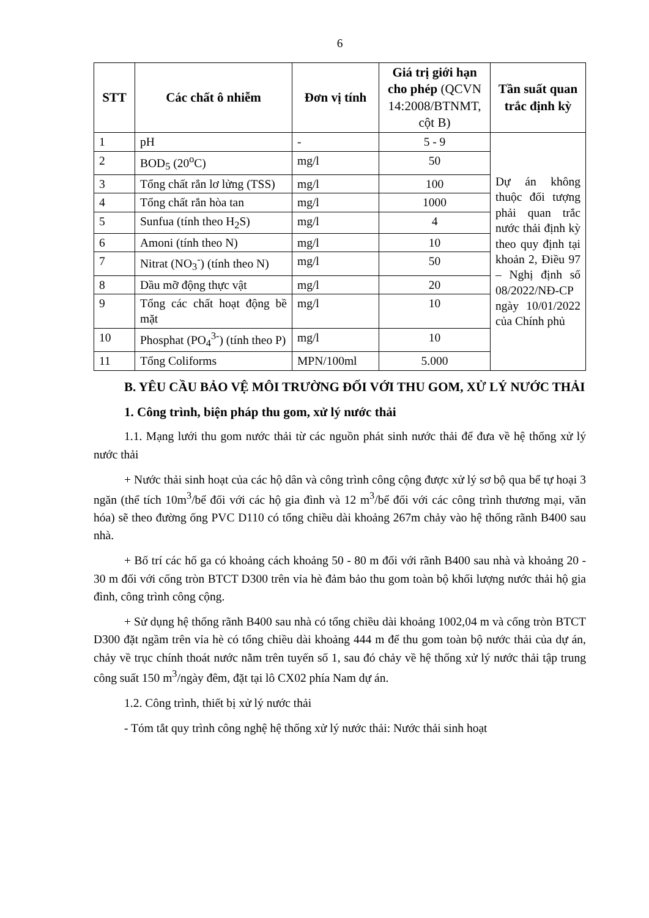6
| STT | Các chất ô nhiễm | Đơn vị tính | Giá trị giới hạn cho phép (QCVN 14:2008/BTNMT, cột B) | Tần suất quan trắc định kỳ |
| --- | --- | --- | --- | --- |
| 1 | pH | - | 5 - 9 | Dự án không thuộc đối tượng phải quan trắc nước thải định kỳ theo quy định tại khoản 2, Điều 97 – Nghị định số 08/2022/NĐ-CP ngày 10/01/2022 của Chính phủ |
| 2 | BOD<sub>5</sub> (20<sup>o</sup>C) | mg/l | 50 | |
| 3 | Tổng chất rắn lơ lửng (TSS) | mg/l | 100 | |
| 4 | Tổng chất rắn hòa tan | mg/l | 1000 | |
| 5 | Sunfua (tính theo H<sub>2</sub>S) | mg/l | 4 | |
| 6 | Amoni (tính theo N) | mg/l | 10 | |
| 7 | Nitrat (NO<sub>3</sub><sup>-</sup>) (tính theo N) | mg/l | 50 | |
| 8 | Dầu mỡ động thực vật | mg/l | 20 | |
| 9 | Tổng các chất hoạt động bề mặt | mg/l | 10 | |
| 10 | Phosphat (PO<sub>4</sub><sup>3-</sup>) (tính theo P) | mg/l | 10 | |
| 11 | Tổng Coliforms | MPN/100ml | 5.000 | |
B. YÊU CẦU BẢO VỆ MÔI TRƯỜNG ĐỐI VỚI THU GOM, XỬ LÝ NƯỚC THẢI
1. Công trình, biện pháp thu gom, xử lý nước thải
1.1. Mạng lưới thu gom nước thải từ các nguồn phát sinh nước thải để đưa về hệ thống xử lý nước thải
+ Nước thải sinh hoạt của các hộ dân và công trình công cộng được xử lý sơ bộ qua bể tự hoại 3 ngăn (thể tích 10m<sup>3</sup>/bể đối với các hộ gia đình và 12 m<sup>3</sup>/bể đối với các công trình thương mại, văn hóa) sẽ theo đường ống PVC D110 có tổng chiều dài khoảng 267m chảy vào hệ thống rãnh B400 sau nhà.
+ Bố trí các hố ga có khoảng cách khoảng 50 - 80 m đối với rãnh B400 sau nhà và khoảng 20 - 30 m đối với cống tròn BTCT D300 trên vỉa hè đảm bảo thu gom toàn bộ khối lượng nước thải hộ gia đình, công trình công cộng.
+ Sử dụng hệ thống rãnh B400 sau nhà có tổng chiều dài khoảng 1002,04 m và cống tròn BTCT D300 đặt ngầm trên vỉa hè có tổng chiều dài khoảng 444 m để thu gom toàn bộ nước thải của dự án, chảy về trục chính thoát nước nằm trên tuyến số 1, sau đó chảy về hệ thống xử lý nước thải tập trung công suất 150 m<sup>3</sup>/ngày đêm, đặt tại lô CX02 phía Nam dự án.
1.2. Công trình, thiết bị xử lý nước thải
- Tóm tắt quy trình công nghệ hệ thống xử lý nước thải: Nước thải sinh hoạt